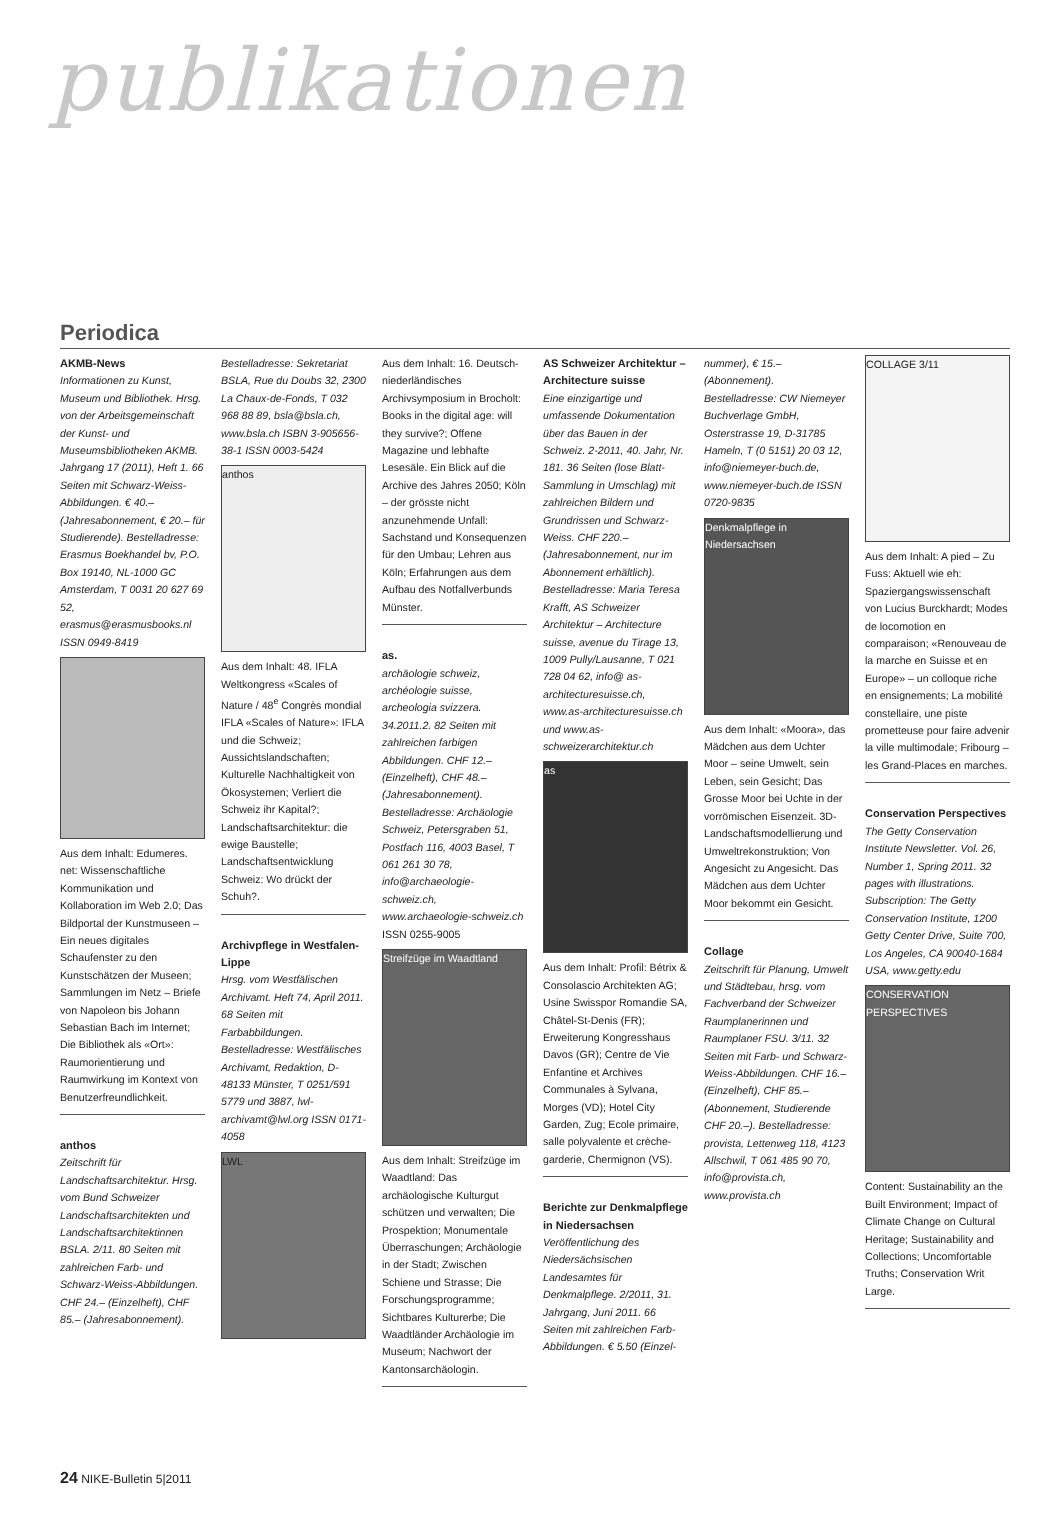publikationen
Periodica
AKMB-News
Informationen zu Kunst, Museum und Bibliothek. Hrsg. von der Arbeitsgemeinschaft der Kunst- und Museumsbibliotheken AKMB. Jahrgang 17 (2011), Heft 1. 66 Seiten mit Schwarz-Weiss-Abbildungen. € 40.– (Jahresabonnement, € 20.– für Studierende). Bestelladresse: Erasmus Boekhandel bv, P.O. Box 19140, NL-1000 GC Amsterdam, T 0031 20 627 69 52, erasmus@erasmusbooks.nl ISSN 0949-8419
Aus dem Inhalt: Edumeres. net: Wissenschaftliche Kommunikation und Kollaboration im Web 2.0; Das Bildportal der Kunstmuseen – Ein neues digitales Schaufenster zu den Kunstschätzen der Museen; Sammlungen im Netz – Briefe von Napoleon bis Johann Sebastian Bach im Internet; Die Bibliothek als «Ort»: Raumorientierung und Raumwirkung im Kontext von Benutzerfreundlichkeit.
anthos
Zeitschrift für Landschaftsarchitektur. Hrsg. vom Bund Schweizer Landschaftsarchitekten und Landschaftsarchitektinnen BSLA. 2/11. 80 Seiten mit zahlreichen Farb- und Schwarz-Weiss-Abbildungen. CHF 24.– (Einzelheft), CHF 85.– (Jahresabonnement).
Bestelladresse: Sekretariat BSLA, Rue du Doubs 32, 2300 La Chaux-de-Fonds, T 032 968 88 89, bsla@bsla.ch, www.bsla.ch ISBN 3-905656-38-1 ISSN 0003-5424
anthos
Aus dem Inhalt: 48. IFLA Weltkongress «Scales of Nature / 48<sup>e</sup> Congrès mondial IFLA «Scales of Nature»: IFLA und die Schweiz; Aussichtslandschaften; Kulturelle Nachhaltigkeit von Ökosystemen; Verliert die Schweiz ihr Kapital?; Landschaftsarchitektur: die ewige Baustelle; Landschaftsentwicklung Schweiz: Wo drückt der Schuh?.
Archivpflege in Westfalen-Lippe
Hrsg. vom Westfälischen Archivamt. Heft 74, April 2011. 68 Seiten mit Farbabbildungen. Bestelladresse: Westfälisches Archivamt, Redaktion, D-48133 Münster, T 0251/591 5779 und 3887, lwl-archivamt@lwl.org ISSN 0171-4058
LWL
Aus dem Inhalt: 16. Deutsch-niederländisches Archivsymposium in Brocholt: Books in the digital age: will they survive?; Offene Magazine und lebhafte Lesesäle. Ein Blick auf die Archive des Jahres 2050; Köln – der grösste nicht anzunehmende Unfall: Sachstand und Konsequenzen für den Umbau; Lehren aus Köln; Erfahrungen aus dem Aufbau des Notfallverbunds Münster.
as.
archäologie schweiz, archéologie suisse, archeologia svizzera. 34.2011.2. 82 Seiten mit zahlreichen farbigen Abbildungen. CHF 12.– (Einzelheft), CHF 48.– (Jahresabonnement). Bestelladresse: Archäologie Schweiz, Petersgraben 51, Postfach 116, 4003 Basel, T 061 261 30 78, info@archaeologie-schweiz.ch, www.archaeologie-schweiz.ch
ISSN 0255-9005
Streifzüge im Waadtland
Aus dem Inhalt: Streifzüge im Waadtland: Das archäologische Kulturgut schützen und verwalten; Die Prospektion; Monumentale Überraschungen; Archäologie in der Stadt; Zwischen Schiene und Strasse; Die Forschungsprogramme; Sichtbares Kulturerbe; Die Waadtländer Archäologie im Museum; Nachwort der Kantonsarchäologin.
AS Schweizer Architektur – Architecture suisse
Eine einzigartige und umfassende Dokumentation über das Bauen in der Schweiz. 2-2011, 40. Jahr, Nr. 181. 36 Seiten (lose Blatt-Sammlung in Umschlag) mit zahlreichen Bildern und Grundrissen und Schwarz-Weiss. CHF 220.– (Jahresabonnement, nur im Abonnement erhältlich). Bestelladresse: Maria Teresa Krafft, AS Schweizer Architektur – Architecture suisse, avenue du Tirage 13, 1009 Pully/Lausanne, T 021 728 04 62, info@ as-architecturesuisse.ch, www.as-architecturesuisse.ch und www.as-schweizerarchitektur.ch
as
Aus dem Inhalt: Profil: Bétrix & Consolascio Architekten AG; Usine Swisspor Romandie SA, Châtel-St-Denis (FR); Erweiterung Kongresshaus Davos (GR); Centre de Vie Enfantine et Archives Communales à Sylvana, Morges (VD); Hotel City Garden, Zug; Ecole primaire, salle polyvalente et crèche-garderie, Chermignon (VS).
Berichte zur Denkmalpflege in Niedersachsen
Veröffentlichung des Niedersächsischen Landesamtes für Denkmalpflege. 2/2011, 31. Jahrgang, Juni 2011. 66 Seiten mit zahlreichen Farb-Abbildungen. € 5.50 (Einzel-
nummer), € 15.– (Abonnement). Bestelladresse: CW Niemeyer Buchverlage GmbH, Osterstrasse 19, D-31785 Hameln, T (0 5151) 20 03 12, info@niemeyer-buch.de, www.niemeyer-buch.de ISSN 0720-9835
Denkmalpflege in Niedersachsen
Aus dem Inhalt: «Moora», das Mädchen aus dem Uchter Moor – seine Umwelt, sein Leben, sein Gesicht; Das Grosse Moor bei Uchte in der vorrömischen Eisenzeit. 3D-Landschaftsmodellierung und Umweltrekonstruktion; Von Angesicht zu Angesicht. Das Mädchen aus dem Uchter Moor bekommt ein Gesicht.
Collage
Zeitschrift für Planung, Umwelt und Städtebau, hrsg. vom Fachverband der Schweizer Raumplanerinnen und Raumplaner FSU. 3/11. 32 Seiten mit Farb- und Schwarz-Weiss-Abbildungen. CHF 16.– (Einzelheft), CHF 85.– (Abonnement, Studierende CHF 20.–). Bestelladresse: provista, Lettenweg 118, 4123 Allschwil, T 061 485 90 70, info@provista.ch, www.provista.ch
COLLAGE 3/11
Aus dem Inhalt: A pied – Zu Fuss: Aktuell wie eh: Spaziergangswissenschaft von Lucius Burckhardt; Modes de locomotion en comparaison; «Renouveau de la marche en Suisse et en Europe» – un colloque riche en ensignements; La mobilité constellaire, une piste prometteuse pour faire advenir la ville multimodale; Fribourg – les Grand-Places en marches.
Conservation Perspectives
The Getty Conservation Institute Newsletter. Vol. 26, Number 1, Spring 2011. 32 pages with illustrations. Subscription: The Getty Conservation Institute, 1200 Getty Center Drive, Suite 700, Los Angeles, CA 90040-1684 USA, www.getty.edu
CONSERVATION PERSPECTIVES
Content: Sustainability an the Built Environment; Impact of Climate Change on Cultural Heritage; Sustainability and Collections; Uncomfortable Truths; Conservation Writ Large.
24 NIKE-Bulletin 5|2011